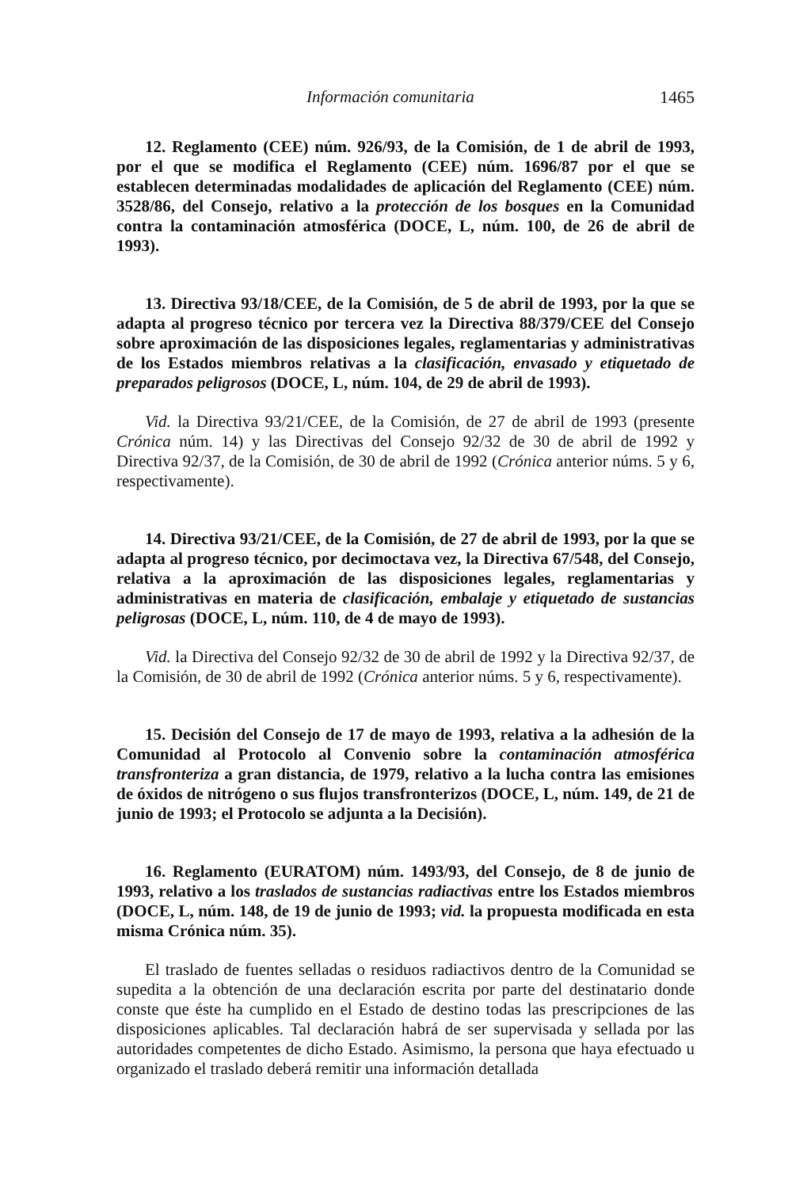Información comunitaria 1465
12. Reglamento (CEE) núm. 926/93, de la Comisión, de 1 de abril de 1993, por el que se modifica el Reglamento (CEE) núm. 1696/87 por el que se establecen determinadas modalidades de aplicación del Reglamento (CEE) núm. 3528/86, del Consejo, relativo a la protección de los bosques en la Comunidad contra la contaminación atmosférica (DOCE, L, núm. 100, de 26 de abril de 1993).
13. Directiva 93/18/CEE, de la Comisión, de 5 de abril de 1993, por la que se adapta al progreso técnico por tercera vez la Directiva 88/379/CEE del Consejo sobre aproximación de las disposiciones legales, reglamentarias y administrativas de los Estados miembros relativas a la clasificación, envasado y etiquetado de preparados peligrosos (DOCE, L, núm. 104, de 29 de abril de 1993).
Vid. la Directiva 93/21/CEE, de la Comisión, de 27 de abril de 1993 (presente Crónica núm. 14) y las Directivas del Consejo 92/32 de 30 de abril de 1992 y Directiva 92/37, de la Comisión, de 30 de abril de 1992 (Crónica anterior núms. 5 y 6, respectivamente).
14. Directiva 93/21/CEE, de la Comisión, de 27 de abril de 1993, por la que se adapta al progreso técnico, por decimoctava vez, la Directiva 67/548, del Consejo, relativa a la aproximación de las disposiciones legales, reglamentarias y administrativas en materia de clasificación, embalaje y etiquetado de sustancias peligrosas (DOCE, L, núm. 110, de 4 de mayo de 1993).
Vid. la Directiva del Consejo 92/32 de 30 de abril de 1992 y la Directiva 92/37, de la Comisión, de 30 de abril de 1992 (Crónica anterior núms. 5 y 6, respectivamente).
15. Decisión del Consejo de 17 de mayo de 1993, relativa a la adhesión de la Comunidad al Protocolo al Convenio sobre la contaminación atmosférica transfronteriza a gran distancia, de 1979, relativo a la lucha contra las emisiones de óxidos de nitrógeno o sus flujos transfronterizos (DOCE, L, núm. 149, de 21 de junio de 1993; el Protocolo se adjunta a la Decisión).
16. Reglamento (EURATOM) núm. 1493/93, del Consejo, de 8 de junio de 1993, relativo a los traslados de sustancias radiactivas entre los Estados miembros (DOCE, L, núm. 148, de 19 de junio de 1993; vid. la propuesta modificada en esta misma Crónica núm. 35).
El traslado de fuentes selladas o residuos radiactivos dentro de la Comunidad se supedita a la obtención de una declaración escrita por parte del destinatario donde conste que éste ha cumplido en el Estado de destino todas las prescripciones de las disposiciones aplicables. Tal declaración habrá de ser supervisada y sellada por las autoridades competentes de dicho Estado. Asimismo, la persona que haya efectuado u organizado el traslado deberá remitir una información detallada